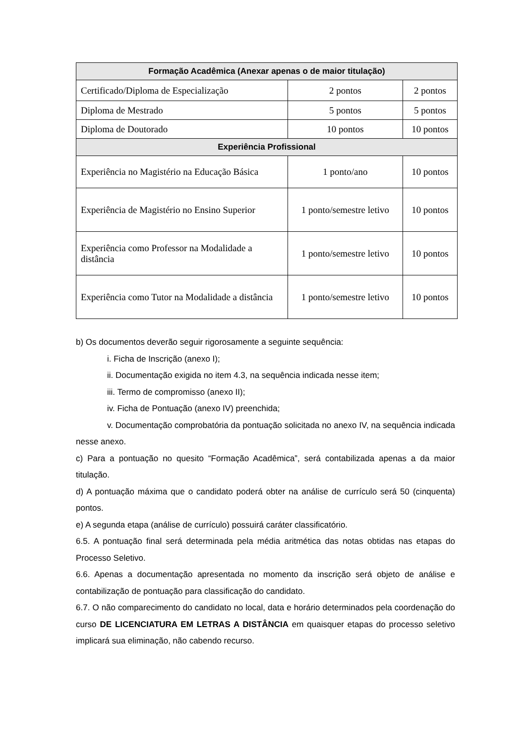| Formação Acadêmica (Anexar apenas o de maior titulação) | | |
| --- | --- | --- |
| Certificado/Diploma de Especialização | 2 pontos | 2 pontos |
| Diploma de Mestrado | 5 pontos | 5 pontos |
| Diploma de Doutorado | 10 pontos | 10 pontos |
| Experiência Profissional | | |
| Experiência no Magistério na Educação Básica | 1 ponto/ano | 10 pontos |
| Experiência de Magistério no Ensino Superior | 1 ponto/semestre letivo | 10 pontos |
| Experiência como Professor na Modalidade a distância | 1 ponto/semestre letivo | 10 pontos |
| Experiência como Tutor na Modalidade a distância | 1 ponto/semestre letivo | 10 pontos |
b) Os documentos deverão seguir rigorosamente a seguinte sequência:
i. Ficha de Inscrição (anexo I);
ii. Documentação exigida no item 4.3, na sequência indicada nesse item;
iii. Termo de compromisso (anexo II);
iv. Ficha de Pontuação (anexo IV) preenchida;
v. Documentação comprobatória da pontuação solicitada no anexo IV, na sequência indicada nesse anexo.
c) Para a pontuação no quesito “Formação Acadêmica”, será contabilizada apenas a da maior titulação.
d) A pontuação máxima que o candidato poderá obter na análise de currículo será 50 (cinquenta) pontos.
e) A segunda etapa (análise de currículo) possuirá caráter classificatório.
6.5. A pontuação final será determinada pela média aritmética das notas obtidas nas etapas do Processo Seletivo.
6.6. Apenas a documentação apresentada no momento da inscrição será objeto de análise e contabilização de pontuação para classificação do candidato.
6.7. O não comparecimento do candidato no local, data e horário determinados pela coordenação do curso DE LICENCIATURA EM LETRAS A DISTÂNCIA em quaisquer etapas do processo seletivo implicará sua eliminação, não cabendo recurso.